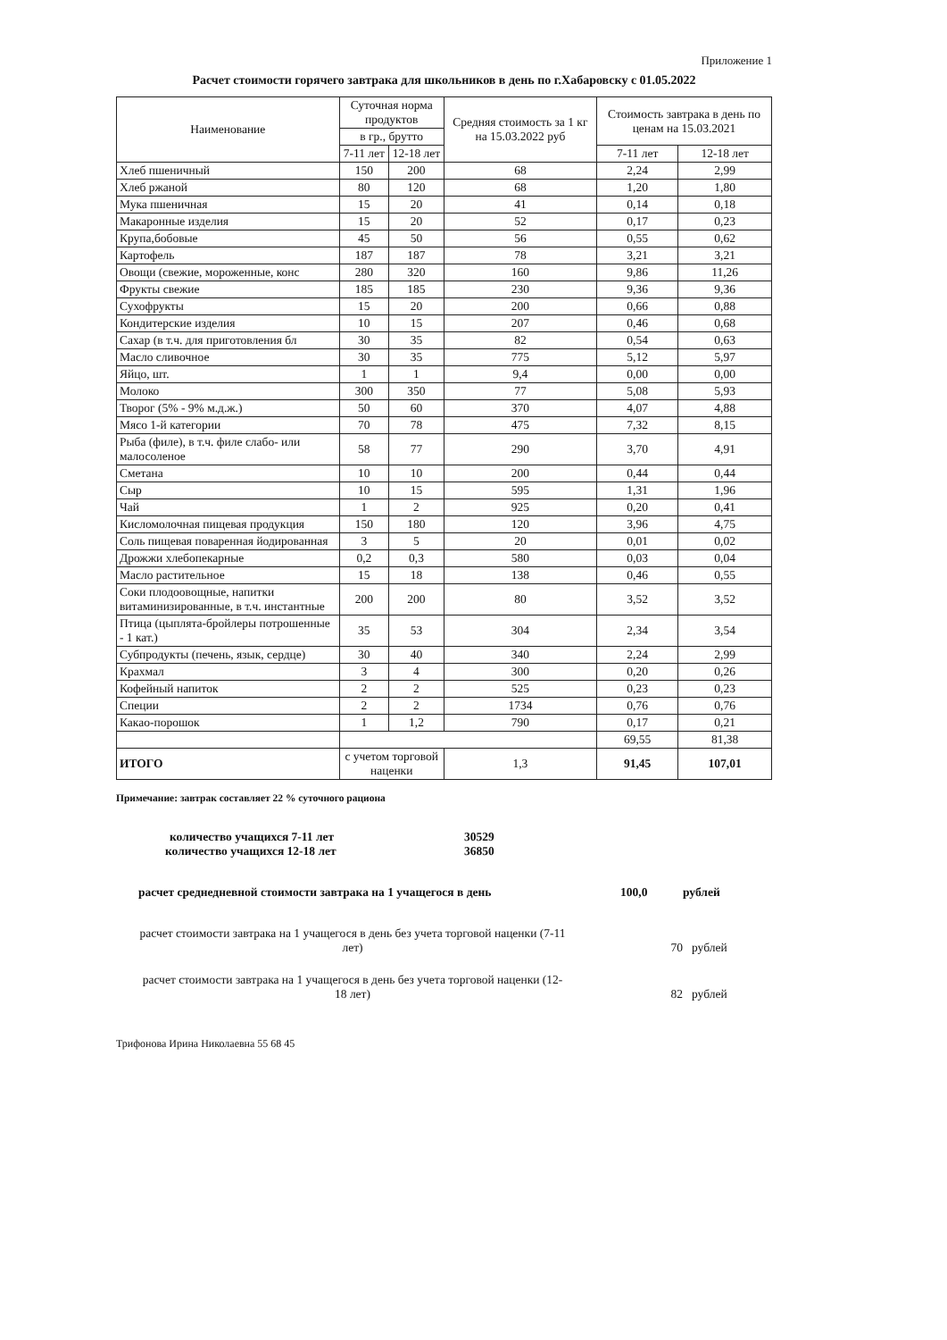Приложение 1
Расчет стоимости горячего завтрака для школьников в день по г.Хабаровску с 01.05.2022
| Наименование | Суточная норма продуктов | | Средняя стоимость за 1 кг на 15.03.2022 руб | Стоимость завтрака в день по ценам на 15.03.2021 | |
| --- | --- | --- | --- | --- | --- |
| | в гр., брутто | | | | |
| | 7-11 лет | 12-18 лет | | 7-11 лет | 12-18 лет |
| Хлеб пшеничный | 150 | 200 | 68 | 2,24 | 2,99 |
| Хлеб ржаной | 80 | 120 | 68 | 1,20 | 1,80 |
| Мука пшеничная | 15 | 20 | 41 | 0,14 | 0,18 |
| Макаронные изделия | 15 | 20 | 52 | 0,17 | 0,23 |
| Крупа,бобовые | 45 | 50 | 56 | 0,55 | 0,62 |
| Картофель | 187 | 187 | 78 | 3,21 | 3,21 |
| Овощи (свежие, мороженные, конс | 280 | 320 | 160 | 9,86 | 11,26 |
| Фрукты свежие | 185 | 185 | 230 | 9,36 | 9,36 |
| Сухофрукты | 15 | 20 | 200 | 0,66 | 0,88 |
| Кондитерские изделия | 10 | 15 | 207 | 0,46 | 0,68 |
| Сахар (в т.ч. для приготовления бл | 30 | 35 | 82 | 0,54 | 0,63 |
| Масло сливочное | 30 | 35 | 775 | 5,12 | 5,97 |
| Яйцо, шт. | 1 | 1 | 9,4 | 0,00 | 0,00 |
| Молоко | 300 | 350 | 77 | 5,08 | 5,93 |
| Творог (5% - 9% м.д.ж.) | 50 | 60 | 370 | 4,07 | 4,88 |
| Мясо 1-й категории | 70 | 78 | 475 | 7,32 | 8,15 |
| Рыба (филе), в т.ч. филе слабо- или малосоленое | 58 | 77 | 290 | 3,70 | 4,91 |
| Сметана | 10 | 10 | 200 | 0,44 | 0,44 |
| Сыр | 10 | 15 | 595 | 1,31 | 1,96 |
| Чай | 1 | 2 | 925 | 0,20 | 0,41 |
| Кисломолочная пищевая продукция | 150 | 180 | 120 | 3,96 | 4,75 |
| Соль пищевая поваренная йодированная | 3 | 5 | 20 | 0,01 | 0,02 |
| Дрожжи хлебопекарные | 0,2 | 0,3 | 580 | 0,03 | 0,04 |
| Масло растительное | 15 | 18 | 138 | 0,46 | 0,55 |
| Соки плодоовощные, напитки витаминизированные, в т.ч. инстантные | 200 | 200 | 80 | 3,52 | 3,52 |
| Птица (цыплята-бройлеры потрошенные - 1 кат.) | 35 | 53 | 304 | 2,34 | 3,54 |
| Субпродукты (печень, язык, сердце) | 30 | 40 | 340 | 2,24 | 2,99 |
| Крахмал | 3 | 4 | 300 | 0,20 | 0,26 |
| Кофейный напиток | 2 | 2 | 525 | 0,23 | 0,23 |
| Специи | 2 | 2 | 1734 | 0,76 | 0,76 |
| Какао-порошок | 1 | 1,2 | 790 | 0,17 | 0,21 |
| | | | | 69,55 | 81,38 |
| ИТОГО | с учетом торговой наценки | | 1,3 | 91,45 | 107,01 |
Примечание: завтрак составляет 22 % суточного рациона
количество учащихся 7-11 лет 30529
количество учащихся 12-18 лет 36850
расчет среднедневной стоимости завтрака на 1 учащегося в день 100,0 рублей
расчет стоимости завтрака на 1 учащегося в день без учета торговой наценки (7-11 лет) 70 рублей
расчет стоимости завтрака на 1 учащегося в день без учета торговой наценки (12-18 лет) 82 рублей
Трифонова Ирина Николаевна 55 68 45